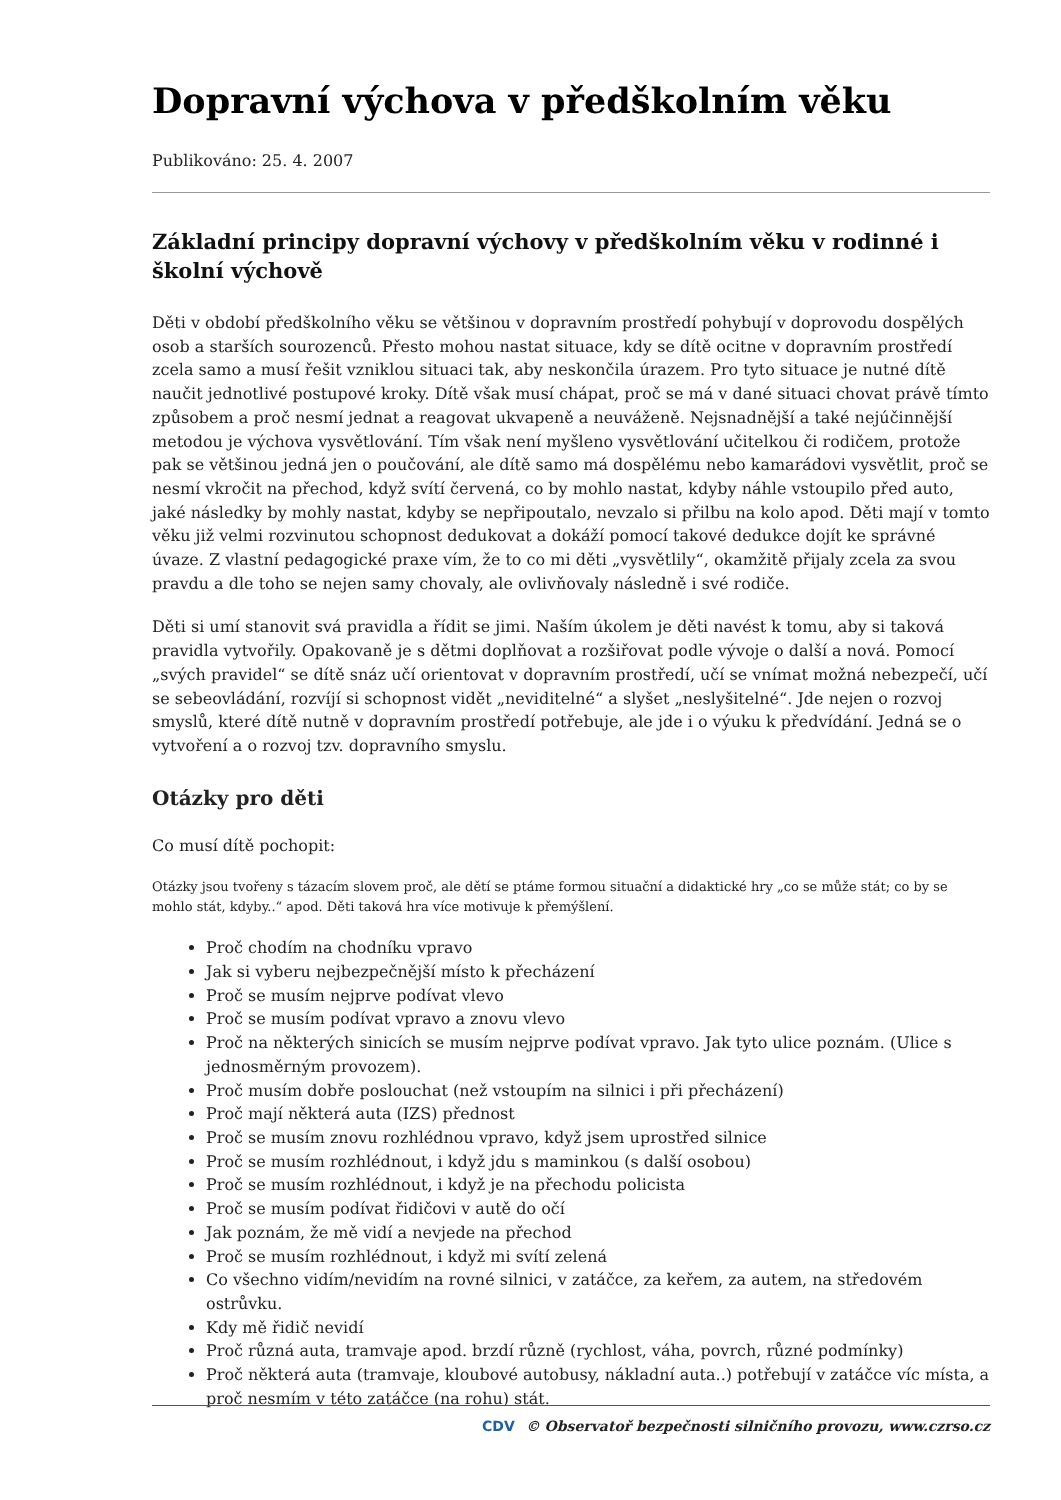Dopravní výchova v předškolním věku
Publikováno: 25. 4. 2007
Základní principy dopravní výchovy v předškolním věku v rodinné i školní výchově
Děti v období předškolního věku se většinou v dopravním prostředí pohybují v doprovodu dospělých osob a starších sourozenců. Přesto mohou nastat situace, kdy se dítě ocitne v dopravním prostředí zcela samo a musí řešit vzniklou situaci tak, aby neskončila úrazem. Pro tyto situace je nutné dítě naučit jednotlivé postupové kroky. Dítě však musí chápat, proč se má v dané situaci chovat právě tímto způsobem a proč nesmí jednat a reagovat ukvapeně a neuváženě. Nejsnadnější a také nejúčinnější metodou je výchova vysvětlování. Tím však není myšleno vysvětlování učitelkou či rodičem, protože pak se většinou jedná jen o poučování, ale dítě samo má dospělému nebo kamarádovi vysvětlit, proč se nesmí vkročit na přechod, když svítí červená, co by mohlo nastat, kdyby náhle vstoupilo před auto, jaké následky by mohly nastat, kdyby se nepřipoutalo, nevzalo si přilbu na kolo apod. Děti mají v tomto věku již velmi rozvinutou schopnost dedukovat a dokáží pomocí takové dedukce dojít ke správné úvaze. Z vlastní pedagogické praxe vím, že to co mi děti „vysvětlily“, okamžitě přijaly zcela za svou pravdu a dle toho se nejen samy chovaly, ale ovlivňovaly následně i své rodiče.
Děti si umí stanovit svá pravidla a řídit se jimi. Naším úkolem je děti navést k tomu, aby si taková pravidla vytvořily. Opakovaně je s dětmi doplňovat a rozšiřovat podle vývoje o další a nová. Pomocí „svých pravidel“ se dítě snáz učí orientovat v dopravním prostředí, učí se vnímat možná nebezpečí, učí se sebeovládání, rozvíjí si schopnost vidět „neviditelné“ a slyšet „neslyšitelné“. Jde nejen o rozvoj smyslů, které dítě nutně v dopravním prostředí potřebuje, ale jde i o výuku k předvídání. Jedná se o vytvoření a o rozvoj tzv. dopravního smyslu.
Otázky pro děti
Co musí dítě pochopit:
Otázky jsou tvořeny s tázacím slovem proč, ale dětí se ptáme formou situační a didaktické hry „co se může stát; co by se mohlo stát, kdyby..“ apod. Děti taková hra více motivuje k přemýšlení.
Proč chodím na chodníku vpravo
Jak si vyberu nejbezpečnější místo k přecházení
Proč se musím nejprve podívat vlevo
Proč se musím podívat vpravo a znovu vlevo
Proč na některých sinicích se musím nejprve podívat vpravo. Jak tyto ulice poznám. (Ulice s jednosměrným provozem).
Proč musím dobře poslouchat (než vstoupím na silnici i při přecházení)
Proč mají některá auta (IZS) přednost
Proč se musím znovu rozhlédnou vpravo, když jsem uprostřed silnice
Proč se musím rozhlédnout, i když jdu s maminkou (s další osobou)
Proč se musím rozhlédnout, i když je na přechodu policista
Proč se musím podívat řidičovi v autě do očí
Jak poznám, že mě vidí a nevjede na přechod
Proč se musím rozhlédnout, i když mi svítí zelená
Co všechno vidím/nevidím na rovné silnici, v zatáčce, za keřem, za autem, na středovém ostrůvku.
Kdy mě řidič nevidí
Proč různá auta, tramvaje apod. brzdí různě (rychlost, váha, povrch, různé podmínky)
Proč některá auta (tramvaje, kloubové autobusy, nákladní auta..) potřebují v zatáčce víc místa, a proč nesmím v této zatáčce (na rohu) stát.
CDV © Observatoř bezpečnosti silničního provozu, www.czrso.cz